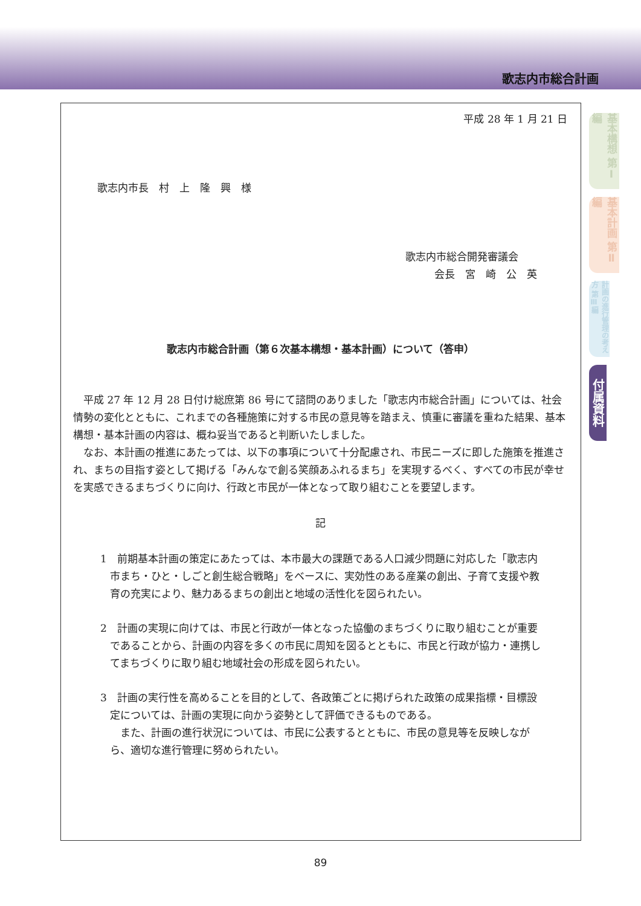歌志内市総合計画
基本構想 第Ⅰ編
基本計画 第Ⅱ編
計画の進行管理の考え方 第Ⅲ編
付属資料
平成 28 年 1 月 21 日
歌志内市長　村　上　隆　興　様
歌志内市総合開発審議会
会長　宮　崎　公　英
歌志内市総合計画（第６次基本構想・基本計画）について（答申）
平成 27 年 12 月 28 日付け総庶第 86 号にて諮問のありました「歌志内市総合計画」については、社会情勢の変化とともに、これまでの各種施策に対する市民の意見等を踏まえ、慎重に審議を重ねた結果、基本構想・基本計画の内容は、概ね妥当であると判断いたしました。
なお、本計画の推進にあたっては、以下の事項について十分配慮され、市民ニーズに即した施策を推進され、まちの目指す姿として掲げる「みんなで創る笑顔あふれるまち」を実現するべく、すべての市民が幸せを実感できるまちづくりに向け、行政と市民が一体となって取り組むことを要望します。
記
1　前期基本計画の策定にあたっては、本市最大の課題である人口減少問題に対応した「歌志内市まち・ひと・しごと創生総合戦略」をベースに、実効性のある産業の創出、子育て支援や教育の充実により、魅力あるまちの創出と地域の活性化を図られたい。
2　計画の実現に向けては、市民と行政が一体となった協働のまちづくりに取り組むことが重要であることから、計画の内容を多くの市民に周知を図るとともに、市民と行政が協力・連携してまちづくりに取り組む地域社会の形成を図られたい。
3　計画の実行性を高めることを目的として、各政策ごとに掲げられた政策の成果指標・目標設定については、計画の実現に向かう姿勢として評価できるものである。
また、計画の進行状況については、市民に公表するとともに、市民の意見等を反映しながら、適切な進行管理に努められたい。
89